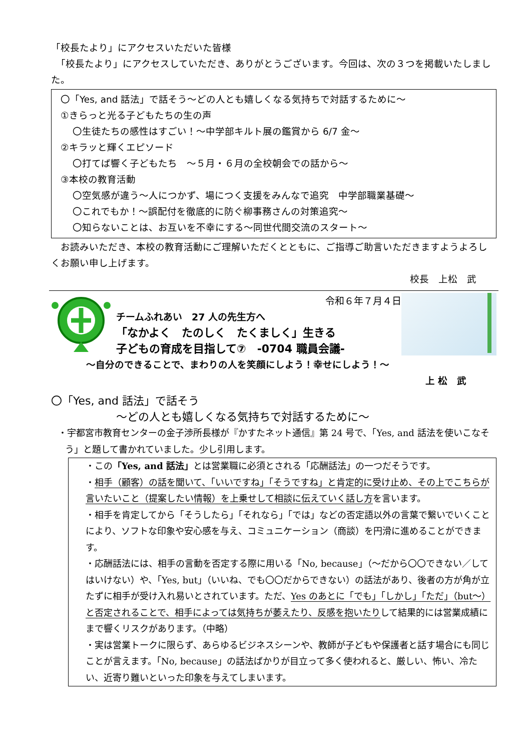「校長たより」にアクセスいただいた皆様
　「校長たより」にアクセスしていただき、ありがとうございます。今回は、次の３つを掲載いたしました。
〇「Yes, and 話法」で話そう～どの人とも嬉しくなる気持ちで対話するために～
①きらっと光る子どもたちの生の声
〇生徒たちの感性はすごい！～中学部キルト展の鑑賞から 6/7 金～
②キラッと輝くエピソード
〇打てば響く子どもたち　～５月・６月の全校朝会での話から～
③本校の教育活動
〇空気感が違う～人につかず、場につく支援をみんなで追究　中学部職業基礎～
〇これでもか！～誤配付を徹底的に防ぐ柳事務さんの対策追究～
〇知らないことは、お互いを不幸にする～同世代間交流のスタート～
　お読みいただき、本校の教育活動にご理解いただくとともに、ご指導ご助言いただきますようよろしくお願い申し上げます。
校長　上松　武
令和６年７月４日
チームふれあい　27 人の先生方へ
「なかよく　たのしく　たくましく」生きる
子どもの育成を目指して⑦　-0704 職員会議-
～自分のできることで、まわりの人を笑顔にしよう！幸せにしよう！～
上 松　武
〇「Yes, and 話法」で話そう
～どの人とも嬉しくなる気持ちで対話するために～
・宇都宮市教育センターの金子渉所長様が『かすたネット通信』第 24 号で、「Yes, and 話法を使いこなそう」と題して書かれていました。少し引用します。
・この「Yes, and 話法」とは営業職に必須とされる「応酬話法」の一つだそうです。
・相手（顧客）の話を聞いて、「いいですね」「そうですね」と肯定的に受け止め、その上でこちらが言いたいこと（提案したい情報）を上乗せして相談に伝えていく話し方を言います。
・相手を肯定してから「そうしたら」「それなら」「では」などの否定語以外の言葉で繋いでいくことにより、ソフトな印象や安心感を与え、コミュニケーション（商談）を円滑に進めることができます。
・応酬話法には、相手の言動を否定する際に用いる「No, because」（～だから〇〇できない／してはいけない）や、「Yes, but」（いいね、でも〇〇だからできない）の話法があり、後者の方が角が立たずに相手が受け入れ易いとされています。ただ、Yes のあとに「でも」「しかし」「ただ」（but～）と否定されることで、相手によっては気持ちが萎えたり、反感を抱いたりして結果的には営業成績にまで響くリスクがあります。（中略）
・実は営業トークに限らず、あらゆるビジネスシーンや、教師が子どもや保護者と話す場合にも同じことが言えます。「No, because」の話法ばかりが目立って多く使われると、厳しい、怖い、冷たい、近寄り難いといった印象を与えてしまいます。